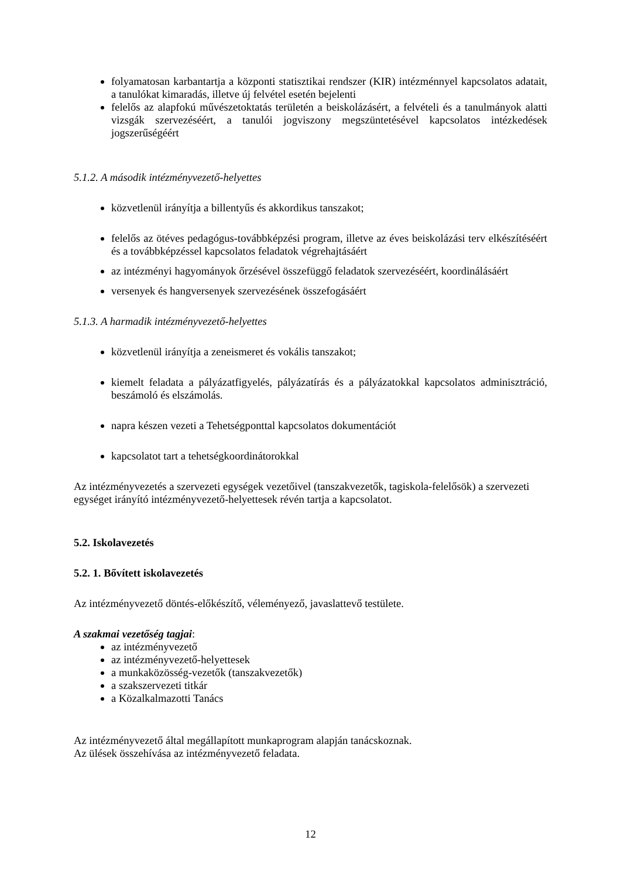folyamatosan karbantartja a központi statisztikai rendszer (KIR) intézménnyel kapcsolatos adatait, a tanulókat kimaradás, illetve új felvétel esetén bejelenti
felelős az alapfokú művészetoktatás területén a beiskolázásért, a felvételi és a tanulmányok alatti vizsgák szervezéséért, a tanulói jogviszony megszüntetésével kapcsolatos intézkedések jogszerűségéért
5.1.2. A második intézményvezető-helyettes
közvetlenül irányítja a billentyűs és akkordikus tanszakot;
felelős az ötéves pedagógus-továbbképzési program, illetve az éves beiskolázási terv elkészítéséért és a továbbképzéssel kapcsolatos feladatok végrehajtásáért
az intézményi hagyományok őrzésével összefüggő feladatok szervezéséért, koordinálásáért
versenyek és hangversenyek szervezésének összefogásáért
5.1.3. A harmadik intézményvezető-helyettes
közvetlenül irányítja a zeneismeret és vokális tanszakot;
kiemelt feladata a pályázatfigyelés, pályázatírás és a pályázatokkal kapcsolatos adminisztráció, beszámoló és elszámolás.
napra készen vezeti a Tehetségponttal kapcsolatos dokumentációt
kapcsolatot tart a tehetségkoordinátorokkal
Az intézményvezetés a szervezeti egységek vezetőivel (tanszakvezetők, tagiskola-felelősök) a szervezeti egységet irányító intézményvezető-helyettesek révén tartja a kapcsolatot.
5.2. Iskolavezetés
5.2. 1. Bővített iskolavezetés
Az intézményvezető döntés-előkészítő, véleményező, javaslattevő testülete.
A szakmai vezetőség tagjai:
az intézményvezető
az intézményvezető-helyettesek
a munkaközösség-vezetők (tanszakvezetők)
a szakszervezeti titkár
a Közalkalmazotti Tanács
Az intézményvezető által megállapított munkaprogram alapján tanácskoznak.
Az ülések összehívása az intézményvezető feladata.
12